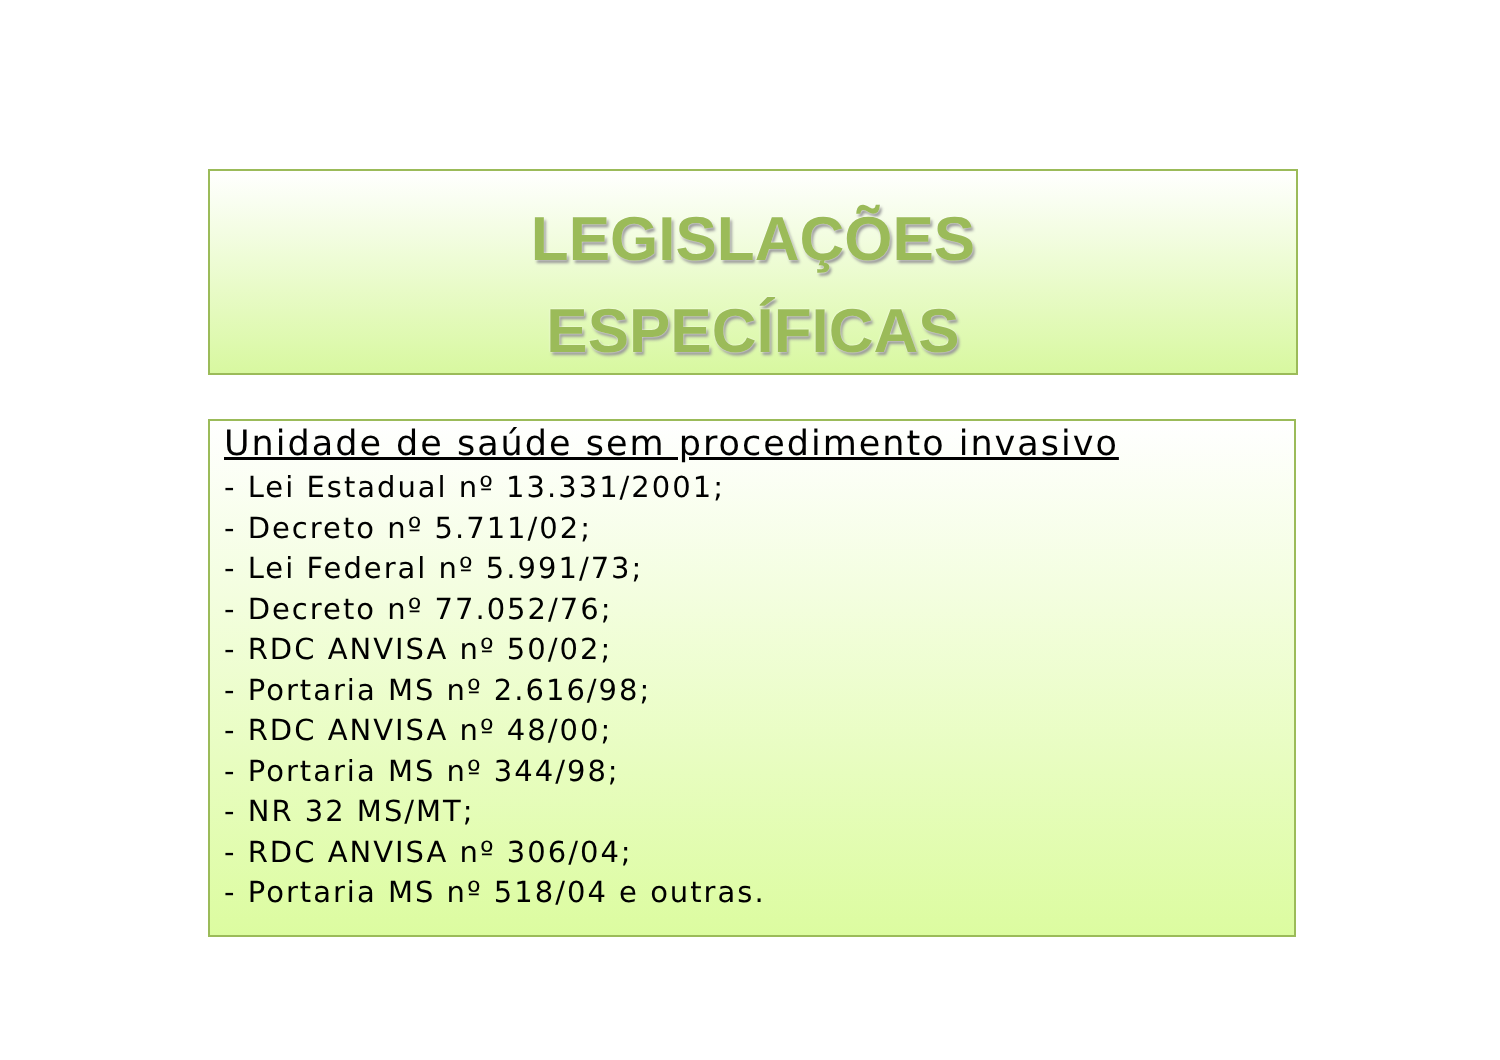LEGISLAÇÕES
ESPECÍFICAS
Unidade de saúde sem procedimento invasivo
- Lei Estadual nº 13.331/2001;
- Decreto nº 5.711/02;
- Lei Federal nº 5.991/73;
- Decreto nº 77.052/76;
- RDC ANVISA nº 50/02;
- Portaria MS nº 2.616/98;
- RDC ANVISA nº 48/00;
- Portaria MS nº 344/98;
- NR 32 MS/MT;
- RDC ANVISA nº 306/04;
- Portaria MS nº 518/04 e outras.